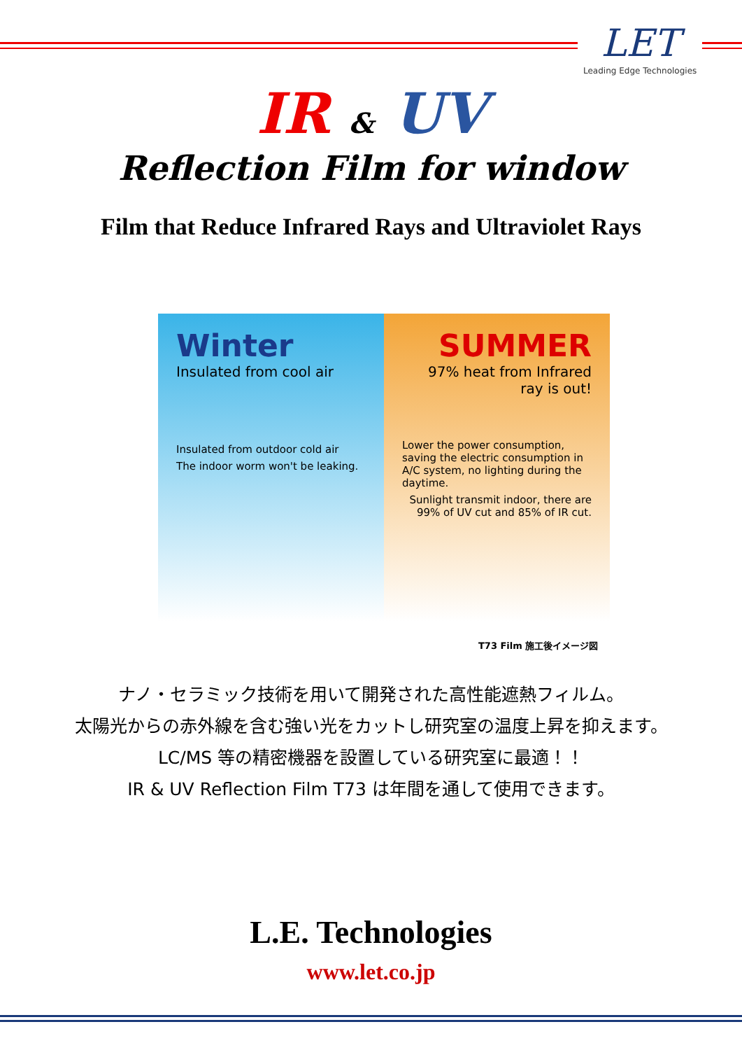LET
Leading Edge Technologies
IR & UV
Reflection Film for window
Film that Reduce Infrared Rays and Ultraviolet Rays
Winter
Insulated from cool air
Insulated from outdoor cold air
The indoor worm won't be leaking.
SUMMER
97% heat from Infrared ray is out!
Lower the power consumption, saving the electric consumption in A/C system, no lighting during the daytime.
Sunlight transmit indoor, there are 99% of UV cut and 85% of IR cut.
T73 Film 施工後イメージ図
ナノ・セラミック技術を用いて開発された高性能遮熱フィルム。
太陽光からの赤外線を含む強い光をカットし研究室の温度上昇を抑えます。
LC/MS 等の精密機器を設置している研究室に最適！！
IR & UV Reflection Film T73 は年間を通して使用できます。
L.E. Technologies
www.let.co.jp